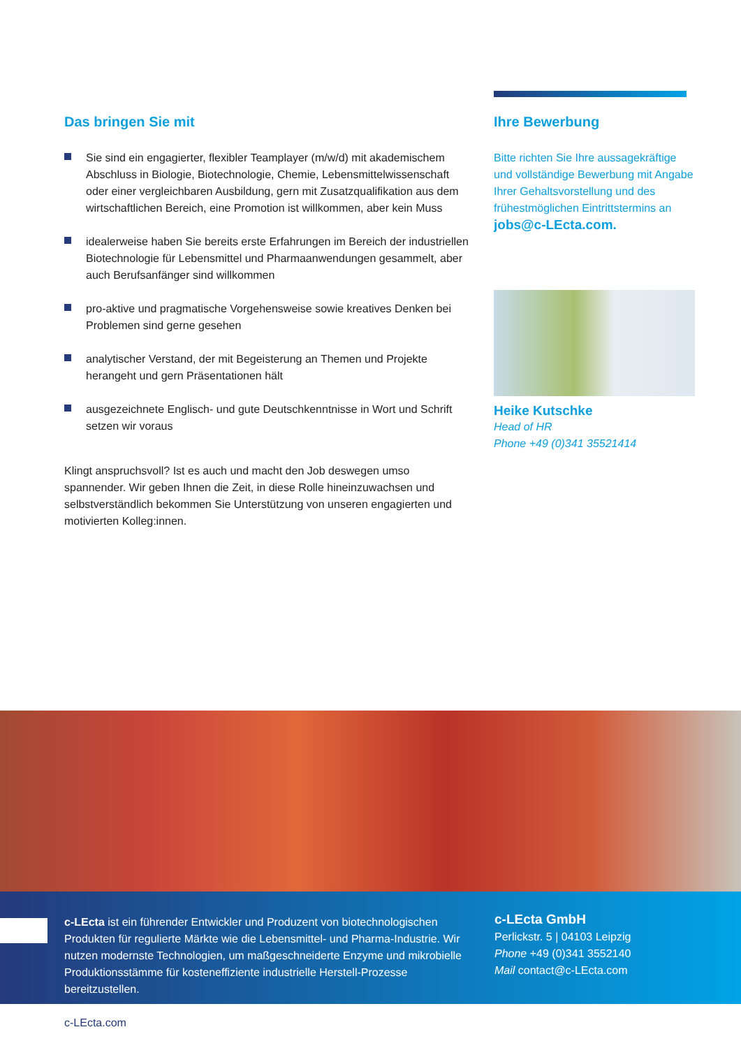Das bringen Sie mit
Sie sind ein engagierter, flexibler Teamplayer (m/w/d) mit akademischem Abschluss in Biologie, Biotechnologie, Chemie, Lebensmittelwissenschaft oder einer vergleichbaren Ausbildung, gern mit Zusatzqualifikation aus dem wirtschaftlichen Bereich, eine Promotion ist willkommen, aber kein Muss
idealerweise haben Sie bereits erste Erfahrungen im Bereich der industriellen Biotechnologie für Lebensmittel und Pharmaanwendungen gesammelt, aber auch Berufsanfänger sind willkommen
pro-aktive und pragmatische Vorgehensweise sowie kreatives Denken bei Problemen sind gerne gesehen
analytischer Verstand, der mit Begeisterung an Themen und Projekte herangeht und gern Präsentationen hält
ausgezeichnete Englisch- und gute Deutschkenntnisse in Wort und Schrift setzen wir voraus
Klingt anspruchsvoll? Ist es auch und macht den Job deswegen umso spannender. Wir geben Ihnen die Zeit, in diese Rolle hineinzuwachsen und selbstverständlich bekommen Sie Unterstützung von unseren engagierten und motivierten Kolleg:innen.
Ihre Bewerbung
Bitte richten Sie Ihre aussagekräftige und vollständige Bewerbung mit Angabe Ihrer Gehaltsvorstellung und des frühestmöglichen Eintrittstermins an jobs@c-LEcta.com.
Heike Kutschke
Head of HR
Phone +49 (0)341 35521414
c-LEcta ist ein führender Entwickler und Produzent von biotechnologischen Produkten für regulierte Märkte wie die Lebensmittel- und Pharma-Industrie. Wir nutzen modernste Technologien, um maßgeschneiderte Enzyme und mikrobielle Produktionsstämme für kosteneffiziente industrielle Herstell-Prozesse bereitzustellen.
c-LEcta GmbH
Perlickstr. 5 | 04103 Leipzig
Phone +49 (0)341 3552140
Mail contact@c-LEcta.com
c-LEcta.com